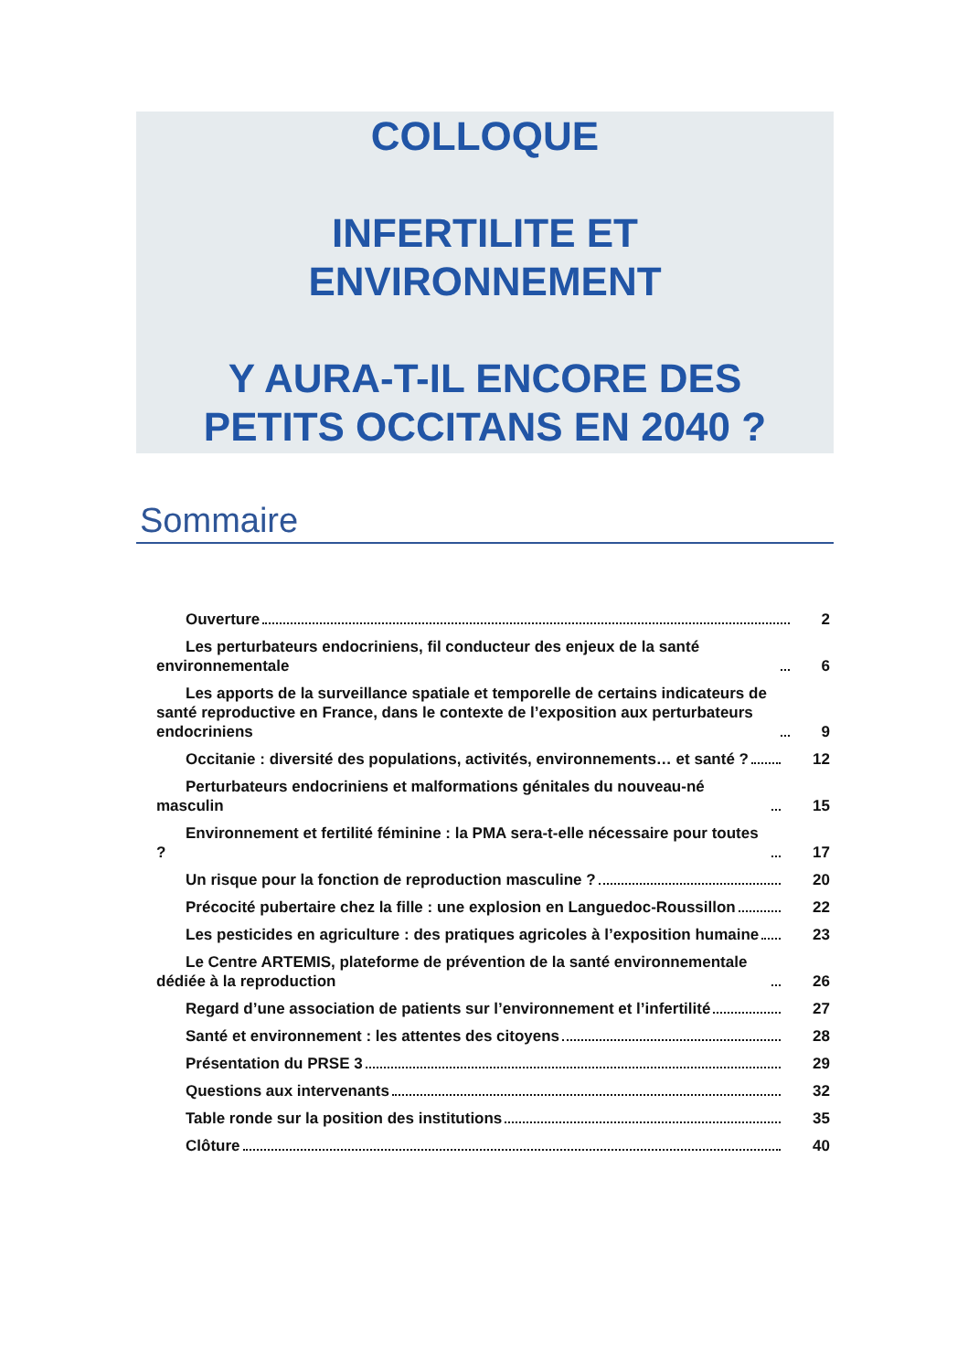COLLOQUE
INFERTILITE ET
ENVIRONNEMENT
Y AURA-T-IL ENCORE DES
PETITS OCCITANS EN 2040 ?
Sommaire
Ouverture 2
Les perturbateurs endocriniens, fil conducteur des enjeux de la santé environnementale 6
Les apports de la surveillance spatiale et temporelle de certains indicateurs de santé reproductive en France, dans le contexte de l’exposition aux perturbateurs endocriniens 9
Occitanie : diversité des populations, activités, environnements… et santé ? 12
Perturbateurs endocriniens et malformations génitales du nouveau-né masculin 15
Environnement et fertilité féminine : la PMA sera-t-elle nécessaire pour toutes ? 17
Un risque pour la fonction de reproduction masculine ? 20
Précocité pubertaire chez la fille : une explosion en Languedoc-Roussillon 22
Les pesticides en agriculture : des pratiques agricoles à l’exposition humaine 23
Le Centre ARTEMIS, plateforme de prévention de la santé environnementale dédiée à la reproduction 26
Regard d’une association de patients sur l’environnement et l’infertilité 27
Santé et environnement : les attentes des citoyens 28
Présentation du PRSE 3 29
Questions aux intervenants 32
Table ronde sur la position des institutions 35
Clôture 40